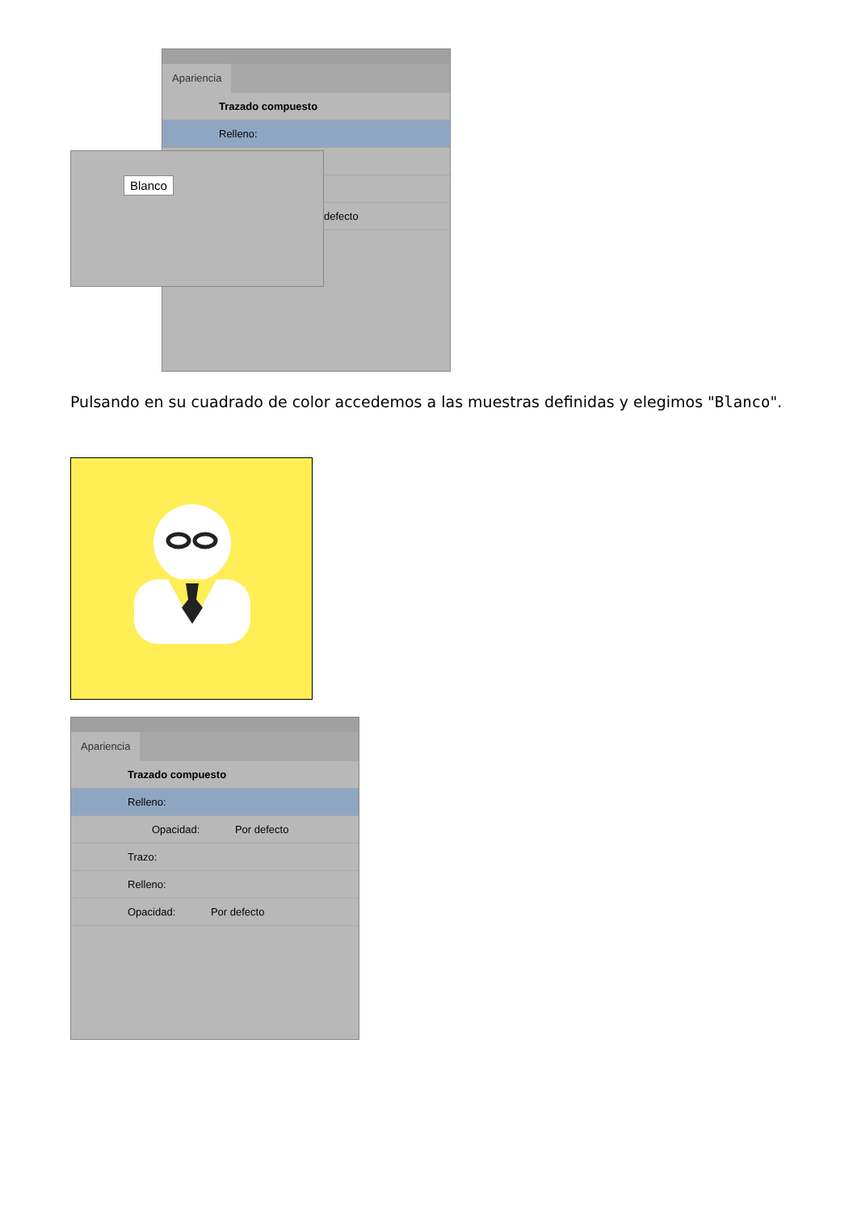Apariencia
Trazado compuesto
Relleno:
defecto
Blanco
Pulsando en su cuadrado de color accedemos a las muestras definidas y elegimos "Blanco".
Apariencia
Trazado compuesto
Relleno:
Opacidad: Por defecto
Trazo:
Relleno:
Opacidad: Por defecto